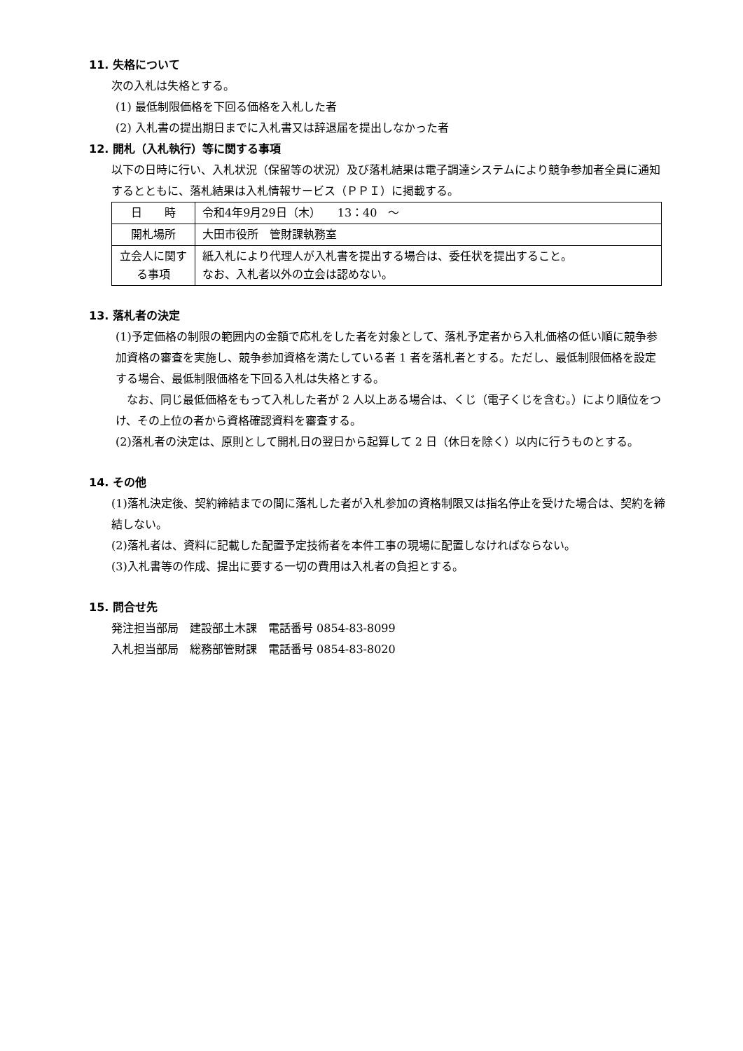11. 失格について
次の入札は失格とする。
(1) 最低制限価格を下回る価格を入札した者
(2) 入札書の提出期日までに入札書又は辞退届を提出しなかった者
12. 開札（入札執行）等に関する事項
以下の日時に行い、入札状況（保留等の状況）及び落札結果は電子調達システムにより競争参加者全員に通知するとともに、落札結果は入札情報サービス（ＰＰＩ）に掲載する。
| 日 時 | 令和4年9月29日（木） 13：40 ～ |
| 開札場所 | 大田市役所 管財課執務室 |
| 立会人に関する事項 | 紙入札により代理人が入札書を提出する場合は、委任状を提出すること。 なお、入札者以外の立会は認めない。 |
13. 落札者の決定
(1)予定価格の制限の範囲内の金額で応札をした者を対象として、落札予定者から入札価格の低い順に競争参加資格の審査を実施し、競争参加資格を満たしている者 1 者を落札者とする。ただし、最低制限価格を設定する場合、最低制限価格を下回る入札は失格とする。
　なお、同じ最低価格をもって入札した者が 2 人以上ある場合は、くじ（電子くじを含む。）により順位をつけ、その上位の者から資格確認資料を審査する。
(2)落札者の決定は、原則として開札日の翌日から起算して 2 日（休日を除く）以内に行うものとする。
14. その他
(1)落札決定後、契約締結までの間に落札した者が入札参加の資格制限又は指名停止を受けた場合は、契約を締結しない。
(2)落札者は、資料に記載した配置予定技術者を本件工事の現場に配置しなければならない。
(3)入札書等の作成、提出に要する一切の費用は入札者の負担とする。
15. 問合せ先
発注担当部局　建設部土木課　電話番号 0854-83-8099
入札担当部局　総務部管財課　電話番号 0854-83-8020